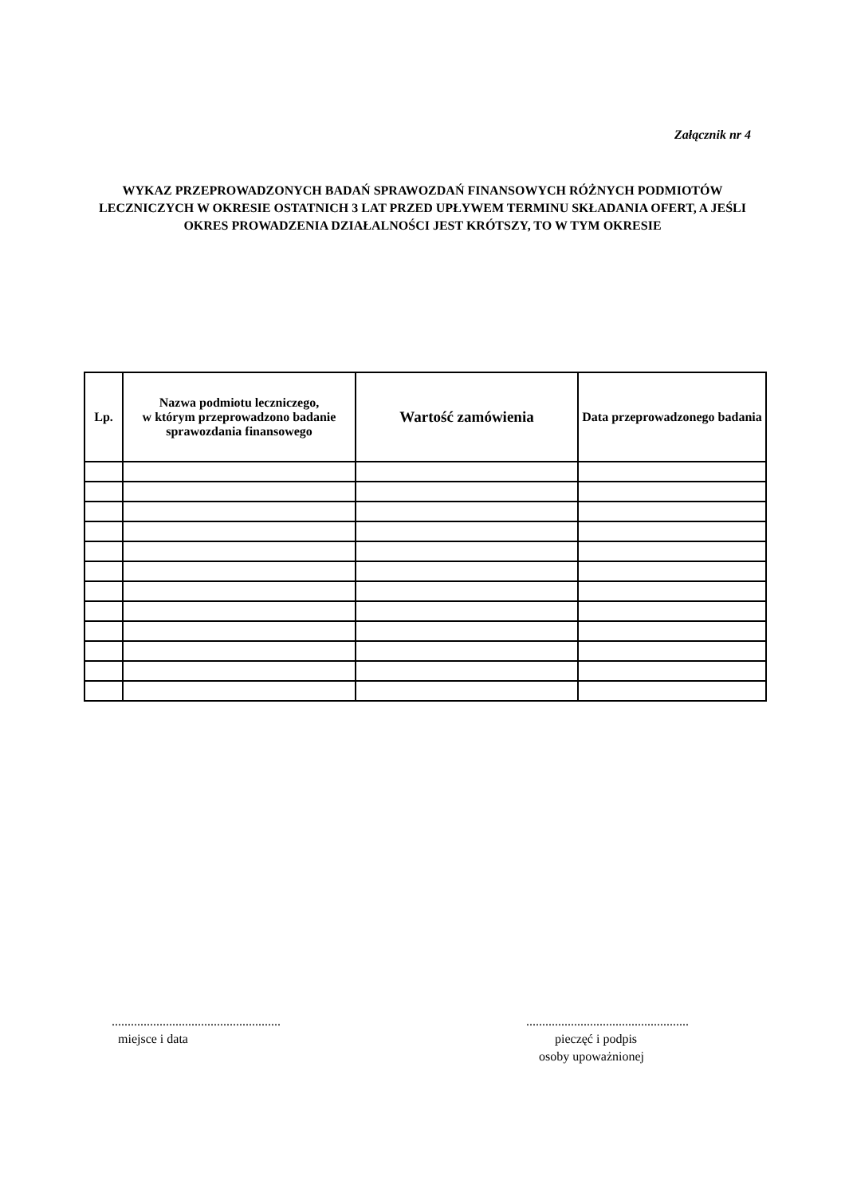Załącznik nr 4
WYKAZ PRZEPROWADZONYCH BADAŃ SPRAWOZDAŃ FINANSOWYCH RÓŻNYCH PODMIOTÓW LECZNICZYCH W OKRESIE OSTATNICH 3 LAT PRZED UPŁYWEM TERMINU SKŁADANIA OFERT, A JEŚLI OKRES PROWADZENIA DZIAŁALNOŚCI JEST KRÓTSZY, TO W TYM OKRESIE
| Lp. | Nazwa podmiotu leczniczego, w którym przeprowadzono badanie sprawozdania finansowego | Wartość zamówienia | Data przeprowadzonego badania |
| --- | --- | --- | --- |
.....................................................
miejsce i data
...................................................
pieczęć i podpis
osoby upoważnionej